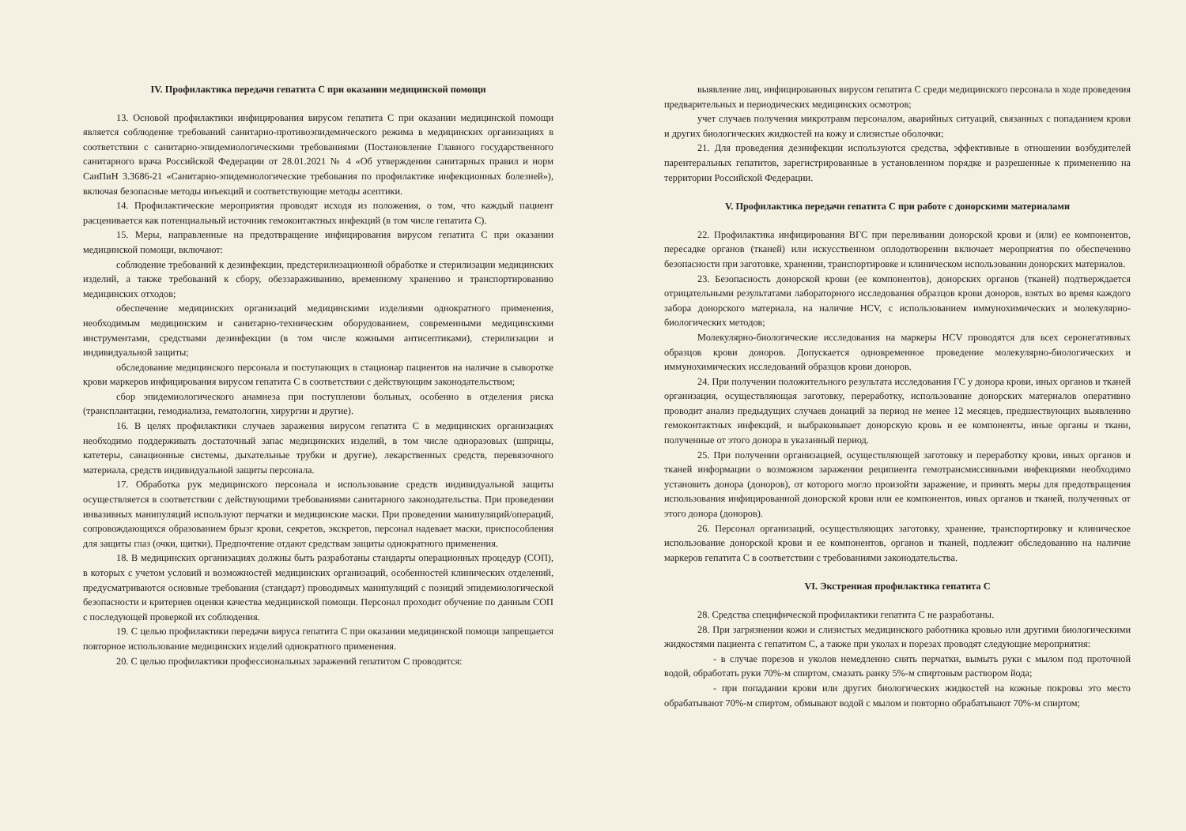IV. Профилактика передачи гепатита С при оказании медицинской помощи
13. Основой профилактики инфицирования вирусом гепатита С при оказании медицинской помощи является соблюдение требований санитарно-противоэпидемического режима в медицинских организациях в соответствии с санитарно-эпидемиологическими требованиями (Постановление Главного государственного санитарного врача Российской Федерации от 28.01.2021 № 4 «Об утверждении санитарных правил и норм СанПиН 3.3686-21 «Санитарно-эпидемиологические требования по профилактике инфекционных болезней»), включая безопасные методы инъекций и соответствующие методы асептики.
14. Профилактические мероприятия проводят исходя из положения, о том, что каждый пациент расценивается как потенциальный источник гемоконтактных инфекций (в том числе гепатита С).
15. Меры, направленные на предотвращение инфицирования вирусом гепатита С при оказании медицинской помощи, включают:
соблюдение требований к дезинфекции, предстерилизационной обработке и стерилизации медицинских изделий, а также требований к сбору, обеззараживанию, временному хранению и транспортированию медицинских отходов;
обеспечение медицинских организаций медицинскими изделиями однократного применения, необходимым медицинским и санитарно-техническим оборудованием, современными медицинскими инструментами, средствами дезинфекции (в том числе кожными антисептиками), стерилизации и индивидуальной защиты;
обследование медицинского персонала и поступающих в стационар пациентов на наличие в сыворотке крови маркеров инфицирования вирусом гепатита С в соответствии с действующим законодательством;
сбор эпидемиологического анамнеза при поступлении больных, особенно в отделения риска (трансплантации, гемодиализа, гематологии, хирургии и другие).
16. В целях профилактики случаев заражения вирусом гепатита С в медицинских организациях необходимо поддерживать достаточный запас медицинских изделий, в том числе одноразовых (шприцы, катетеры, санационные системы, дыхательные трубки и другие), лекарственных средств, перевязочного материала, средств индивидуальной защиты персонала.
17. Обработка рук медицинского персонала и использование средств индивидуальной защиты осуществляется в соответствии с действующими требованиями санитарного законодательства. При проведении инвазивных манипуляций используют перчатки и медицинские маски. При проведении манипуляций/операций, сопровождающихся образованием брызг крови, секретов, экскретов, персонал надевает маски, приспособления для защиты глаз (очки, щитки). Предпочтение отдают средствам защиты однократного применения.
18. В медицинских организациях должны быть разработаны стандарты операционных процедур (СОП), в которых с учетом условий и возможностей медицинских организаций, особенностей клинических отделений, предусматриваются основные требования (стандарт) проводимых манипуляций с позиций эпидемиологической безопасности и критериев оценки качества медицинской помощи. Персонал проходит обучение по данным СОП с последующей проверкой их соблюдения.
19. С целью профилактики передачи вируса гепатита С при оказании медицинской помощи запрещается повторное использование медицинских изделий однократного применения.
20. С целью профилактики профессиональных заражений гепатитом С проводится:
выявление лиц, инфицированных вирусом гепатита С среди медицинского персонала в ходе проведения предварительных и периодических медицинских осмотров;
учет случаев получения микротравм персоналом, аварийных ситуаций, связанных с попаданием крови и других биологических жидкостей на кожу и слизистые оболочки;
21. Для проведения дезинфекции используются средства, эффективные в отношении возбудителей парентеральных гепатитов, зарегистрированные в установленном порядке и разрешенные к применению на территории Российской Федерации.
V. Профилактика передачи гепатита С при работе с донорскими материалами
22. Профилактика инфицирования ВГС при переливании донорской крови и (или) ее компонентов, пересадке органов (тканей) или искусственном оплодотворении включает мероприятия по обеспечению безопасности при заготовке, хранении, транспортировке и клиническом использовании донорских материалов.
23. Безопасность донорской крови (ее компонентов), донорских органов (тканей) подтверждается отрицательными результатами лабораторного исследования образцов крови доноров, взятых во время каждого забора донорского материала, на наличие HCV, с использованием иммунохимических и молекулярно-биологических методов;
Молекулярно-биологические исследования на маркеры HCV проводятся для всех серонегативных образцов крови доноров. Допускается одновременное проведение молекулярно-биологических и иммунохимических исследований образцов крови доноров.
24. При получении положительного результата исследования ГС у донора крови, иных органов и тканей организация, осуществляющая заготовку, переработку, использование донорских материалов оперативно проводит анализ предыдущих случаев донаций за период не менее 12 месяцев, предшествующих выявлению гемоконтактных инфекций, и выбраковывает донорскую кровь и ее компоненты, иные органы и ткани, полученные от этого донора в указанный период.
25. При получении организацией, осуществляющей заготовку и переработку крови, иных органов и тканей информации о возможном заражении реципиента гемотрансмиссивными инфекциями необходимо установить донора (доноров), от которого могло произойти заражение, и принять меры для предотвращения использования инфицированной донорской крови или ее компонентов, иных органов и тканей, полученных от этого донора (доноров).
26. Персонал организаций, осуществляющих заготовку, хранение, транспортировку и клиническое использование донорской крови и ее компонентов, органов и тканей, подлежит обследованию на наличие маркеров гепатита С в соответствии с требованиями законодательства.
VI. Экстренная профилактика гепатита С
28. Средства специфической профилактики гепатита С не разработаны.
28. При загрязнении кожи и слизистых медицинского работника кровью или другими биологическими жидкостями пациента с гепатитом С, а также при уколах и порезах проводят следующие мероприятия:
- в случае порезов и уколов немедленно снять перчатки, вымыть руки с мылом под проточной водой, обработать руки 70%-м спиртом, смазать ранку 5%-м спиртовым раствором йода;
- при попадании крови или других биологических жидкостей на кожные покровы это место обрабатывают 70%-м спиртом, обмывают водой с мылом и повторно обрабатывают 70%-м спиртом;